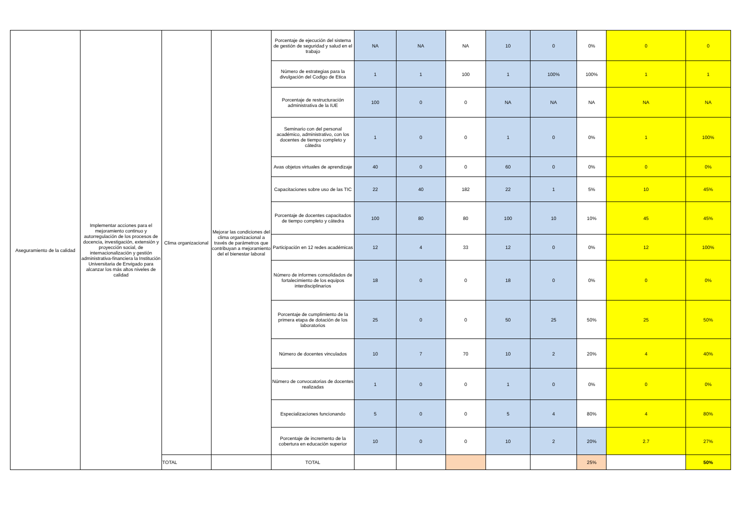| Aseguramiento de la calidad | Implementar acciones para el mejoramiento continuo y autorregulación de los procesos de docencia, investigación, extensión y proyección social, de internacionalización y gestión administrativa-financiera la Institución Universitaria de Envigado para alcanzar los más altos niveles de calidad | Clima organizacional | Mejorar las condiciones del clima organizacional a través de parámetros que contribuyan a mejoramiento del el bienestar laboral | Porcentaje de ejecución del sistema de gestión de seguridad y salud en el trabajo | NA | NA | NA | 10 | 0 | 0% | 0 | 0 |
| | | | | Número de estrategias para la divulgación del Codigo de Etica | 1 | 1 | 100 | 1 | 100% | 100% | 1 | 1 |
| | | | | Porcentaje de restructuración administrativa de la IUE | 100 | 0 | 0 | NA | NA | NA | NA | NA |
| | | | | Seminario con del personal académico, administrativo, con los docentes de tiempo completo y cátedra | 1 | 0 | 0 | 1 | 0 | 0% | 1 | 100% |
| | | | | Avas objetos virtuales de aprendizaje | 40 | 0 | 0 | 60 | 0 | 0% | 0 | 0% |
| | | | | Capacitaciones sobre uso de las TIC | 22 | 40 | 182 | 22 | 1 | 5% | 10 | 45% |
| | | | | Porcentaje de docentes capacitados de tiempo completo y cátedra | 100 | 80 | 80 | 100 | 10 | 10% | 45 | 45% |
| | | | | Participación en 12 redes académicas | 12 | 4 | 33 | 12 | 0 | 0% | 12 | 100% |
| | | | | Número de informes consolidados de fortalecimiento de los equipos interdisciplinarios | 18 | 0 | 0 | 18 | 0 | 0% | 0 | 0% |
| | | | | Porcentaje de cumplimiento de la primera etapa de dotación de los laboratorios | 25 | 0 | 0 | 50 | 25 | 50% | 25 | 50% |
| | | | | Número de docentes vinculados | 10 | 7 | 70 | 10 | 2 | 20% | 4 | 40% |
| | | | | Número de convocatorias de docentes realizadas | 1 | 0 | 0 | 1 | 0 | 0% | 0 | 0% |
| | | | | Especializaciones funcionando | 5 | 0 | 0 | 5 | 4 | 80% | 4 | 80% |
| | | | | Porcentaje de incremento de la cobertura en educación superior | 10 | 0 | 0 | 10 | 2 | 20% | 2.7 | 27% |
| | | TOTAL | | TOTAL | | | | | | 25% | | 50% |